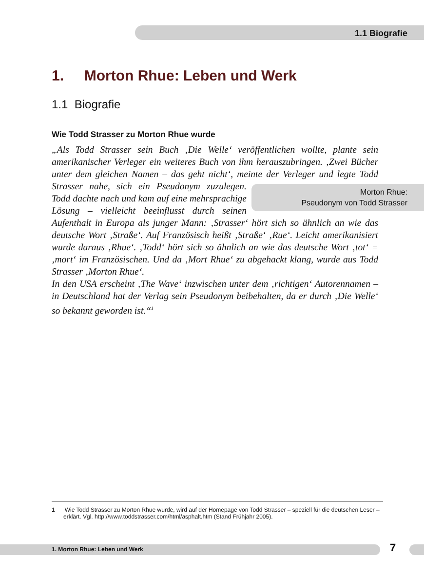1.1 Biografie
1. Morton Rhue: Leben und Werk
1.1 Biografie
Wie Todd Strasser zu Morton Rhue wurde
„Als Todd Strasser sein Buch ‚Die Welle‘ veröffentlichen wollte, plante sein amerikanischer Verleger ein weiteres Buch von ihm herauszubringen. ‚Zwei Bücher unter dem gleichen Namen – das geht nicht‘, meinte der Verleger und legte Morton Rhue:
Pseudonym von Todd Strasser Todd Strasser nahe, sich ein Pseudonym zuzulegen. Todd dachte nach und kam auf eine mehrsprachige Lösung – vielleicht beeinflusst durch seinen Aufenthalt in Europa als junger Mann: ‚Strasser‘ hört sich so ähnlich an wie das deutsche Wort ‚Straße‘. Auf Französisch heißt ‚Straße‘ ‚Rue‘. Leicht amerikanisiert wurde daraus ‚Rhue‘. ‚Todd‘ hört sich so ähnlich an wie das deutsche Wort ‚tot‘ = ‚mort‘ im Französischen. Und da ‚Mort Rhue‘ zu abgehackt klang, wurde aus Todd Strasser ‚Morton Rhue‘.
In den USA erscheint ‚The Wave‘ inzwischen unter dem ‚richtigen‘ Autorennamen – in Deutschland hat der Verlag sein Pseudonym beibehalten, da er durch ‚Die Welle‘ so bekannt geworden ist.“<sup>1</sup>
1 Wie Todd Strasser zu Morton Rhue wurde, wird auf der Homepage von Todd Strasser – speziell für die deutschen Leser – erklärt. Vgl. http://www.toddstrasser.com/html/asphalt.htm (Stand Frühjahr 2005).
1. Morton Rhue: Leben und Werk 7